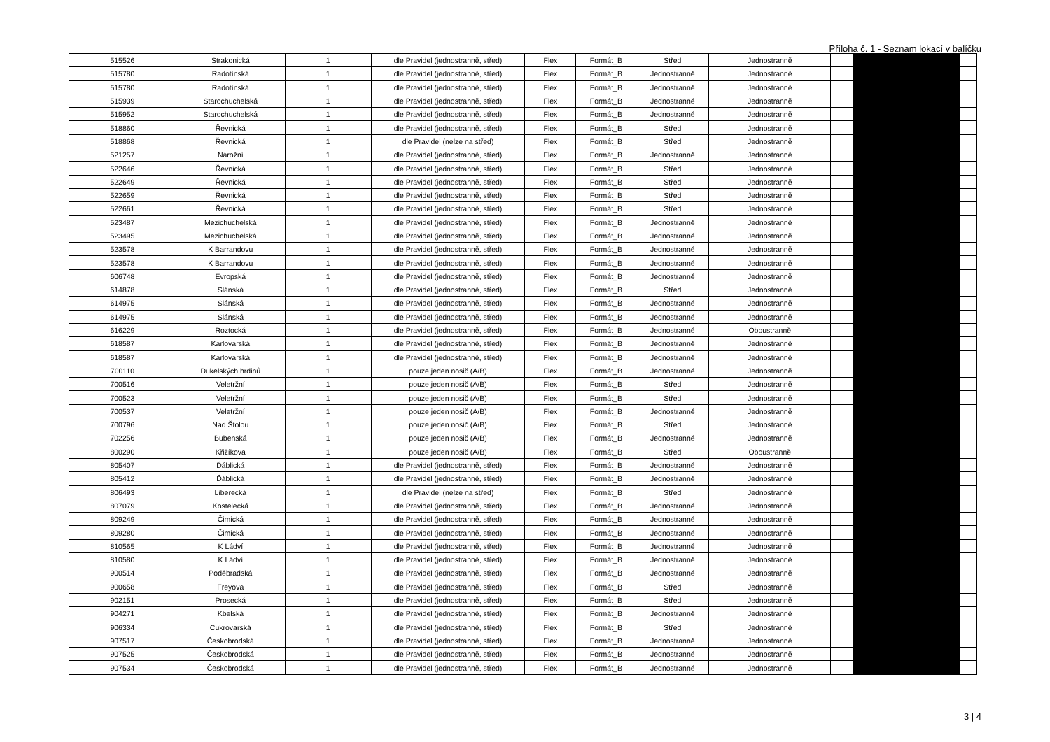Příloha č. 1 - Seznam lokací v balíčku
| 515526 | Strakonická | 1 | dle Pravidel (jednostranně, střed) | Flex | Formát_B | Střed | Jednostranně | | |
| 515780 | Radotínská | 1 | dle Pravidel (jednostranně, střed) | Flex | Formát_B | Jednostranně | Jednostranně | | |
| 515780 | Radotínská | 1 | dle Pravidel (jednostranně, střed) | Flex | Formát_B | Jednostranně | Jednostranně | | |
| 515939 | Starochuchelská | 1 | dle Pravidel (jednostranně, střed) | Flex | Formát_B | Jednostranně | Jednostranně | | |
| 515952 | Starochuchelská | 1 | dle Pravidel (jednostranně, střed) | Flex | Formát_B | Jednostranně | Jednostranně | | |
| 518860 | Řevnická | 1 | dle Pravidel (jednostranně, střed) | Flex | Formát_B | Střed | Jednostranně | | |
| 518868 | Řevnická | 1 | dle Pravidel (nelze na střed) | Flex | Formát_B | Střed | Jednostranně | | |
| 521257 | Nárožní | 1 | dle Pravidel (jednostranně, střed) | Flex | Formát_B | Jednostranně | Jednostranně | | |
| 522646 | Řevnická | 1 | dle Pravidel (jednostranně, střed) | Flex | Formát_B | Střed | Jednostranně | | |
| 522649 | Řevnická | 1 | dle Pravidel (jednostranně, střed) | Flex | Formát_B | Střed | Jednostranně | | |
| 522659 | Řevnická | 1 | dle Pravidel (jednostranně, střed) | Flex | Formát_B | Střed | Jednostranně | | |
| 522661 | Řevnická | 1 | dle Pravidel (jednostranně, střed) | Flex | Formát_B | Střed | Jednostranně | | |
| 523487 | Mezichuchelská | 1 | dle Pravidel (jednostranně, střed) | Flex | Formát_B | Jednostranně | Jednostranně | | |
| 523495 | Mezichuchelská | 1 | dle Pravidel (jednostranně, střed) | Flex | Formát_B | Jednostranně | Jednostranně | | |
| 523578 | K Barrandovu | 1 | dle Pravidel (jednostranně, střed) | Flex | Formát_B | Jednostranně | Jednostranně | | |
| 523578 | K Barrandovu | 1 | dle Pravidel (jednostranně, střed) | Flex | Formát_B | Jednostranně | Jednostranně | | |
| 606748 | Evropská | 1 | dle Pravidel (jednostranně, střed) | Flex | Formát_B | Jednostranně | Jednostranně | | |
| 614878 | Slánská | 1 | dle Pravidel (jednostranně, střed) | Flex | Formát_B | Střed | Jednostranně | | |
| 614975 | Slánská | 1 | dle Pravidel (jednostranně, střed) | Flex | Formát_B | Jednostranně | Jednostranně | | |
| 614975 | Slánská | 1 | dle Pravidel (jednostranně, střed) | Flex | Formát_B | Jednostranně | Jednostranně | | |
| 616229 | Roztocká | 1 | dle Pravidel (jednostranně, střed) | Flex | Formát_B | Jednostranně | Oboustranně | | |
| 618587 | Karlovarská | 1 | dle Pravidel (jednostranně, střed) | Flex | Formát_B | Jednostranně | Jednostranně | | |
| 618587 | Karlovarská | 1 | dle Pravidel (jednostranně, střed) | Flex | Formát_B | Jednostranně | Jednostranně | | |
| 700110 | Dukelských hrdinů | 1 | pouze jeden nosič (A/B) | Flex | Formát_B | Jednostranně | Jednostranně | | |
| 700516 | Veletržní | 1 | pouze jeden nosič (A/B) | Flex | Formát_B | Střed | Jednostranně | | |
| 700523 | Veletržní | 1 | pouze jeden nosič (A/B) | Flex | Formát_B | Střed | Jednostranně | | |
| 700537 | Veletržní | 1 | pouze jeden nosič (A/B) | Flex | Formát_B | Jednostranně | Jednostranně | | |
| 700796 | Nad Štolou | 1 | pouze jeden nosič (A/B) | Flex | Formát_B | Střed | Jednostranně | | |
| 702256 | Bubenská | 1 | pouze jeden nosič (A/B) | Flex | Formát_B | Jednostranně | Jednostranně | | |
| 800290 | Křižíkova | 1 | pouze jeden nosič (A/B) | Flex | Formát_B | Střed | Oboustranně | | |
| 805407 | Ďáblická | 1 | dle Pravidel (jednostranně, střed) | Flex | Formát_B | Jednostranně | Jednostranně | | |
| 805412 | Ďáblická | 1 | dle Pravidel (jednostranně, střed) | Flex | Formát_B | Jednostranně | Jednostranně | | |
| 806493 | Liberecká | 1 | dle Pravidel (nelze na střed) | Flex | Formát_B | Střed | Jednostranně | | |
| 807079 | Kostelecká | 1 | dle Pravidel (jednostranně, střed) | Flex | Formát_B | Jednostranně | Jednostranně | | |
| 809249 | Čimická | 1 | dle Pravidel (jednostranně, střed) | Flex | Formát_B | Jednostranně | Jednostranně | | |
| 809280 | Čimická | 1 | dle Pravidel (jednostranně, střed) | Flex | Formát_B | Jednostranně | Jednostranně | | |
| 810565 | K Ládví | 1 | dle Pravidel (jednostranně, střed) | Flex | Formát_B | Jednostranně | Jednostranně | | |
| 810580 | K Ládví | 1 | dle Pravidel (jednostranně, střed) | Flex | Formát_B | Jednostranně | Jednostranně | | |
| 900514 | Poděbradská | 1 | dle Pravidel (jednostranně, střed) | Flex | Formát_B | Jednostranně | Jednostranně | | |
| 900658 | Freyova | 1 | dle Pravidel (jednostranně, střed) | Flex | Formát_B | Střed | Jednostranně | | |
| 902151 | Prosecká | 1 | dle Pravidel (jednostranně, střed) | Flex | Formát_B | Střed | Jednostranně | | |
| 904271 | Kbelská | 1 | dle Pravidel (jednostranně, střed) | Flex | Formát_B | Jednostranně | Jednostranně | | |
| 906334 | Cukrovarská | 1 | dle Pravidel (jednostranně, střed) | Flex | Formát_B | Střed | Jednostranně | | |
| 907517 | Českobrodská | 1 | dle Pravidel (jednostranně, střed) | Flex | Formát_B | Jednostranně | Jednostranně | | |
| 907525 | Českobrodská | 1 | dle Pravidel (jednostranně, střed) | Flex | Formát_B | Jednostranně | Jednostranně | | |
| 907534 | Českobrodská | 1 | dle Pravidel (jednostranně, střed) | Flex | Formát_B | Jednostranně | Jednostranně | | |
3 | 4